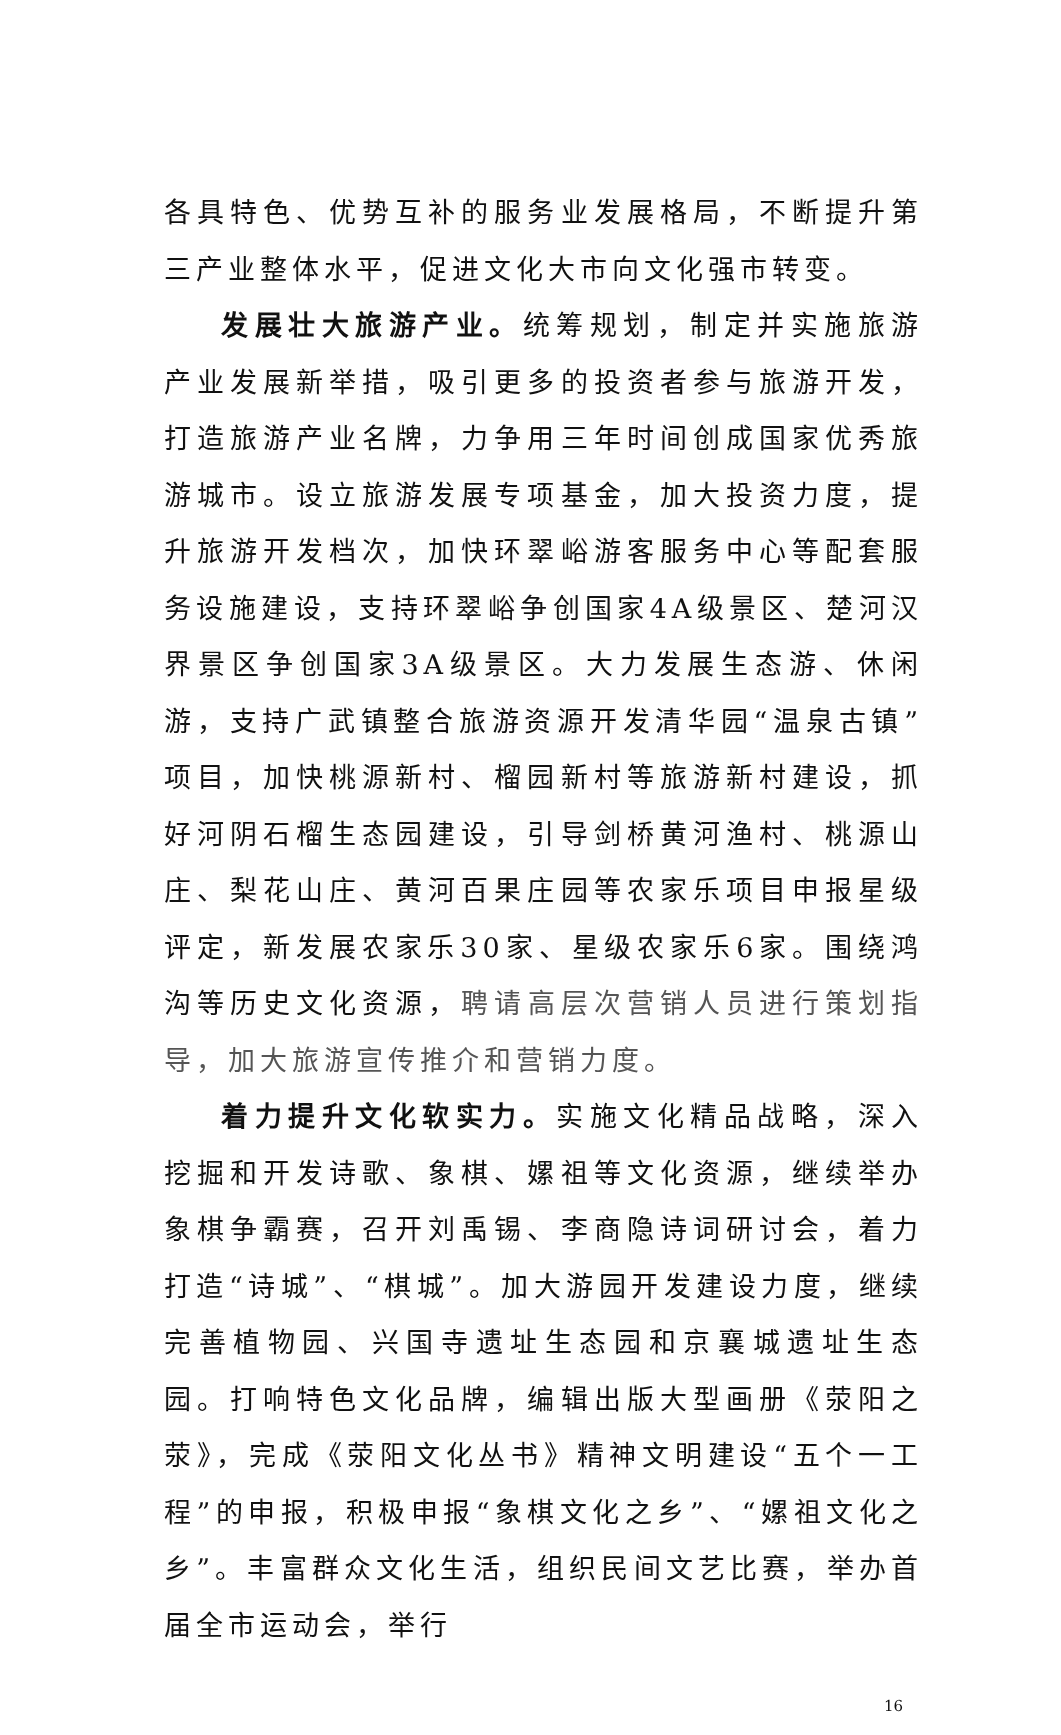各具特色、优势互补的服务业发展格局，不断提升第三产业整体水平，促进文化大市向文化强市转变。
发展壮大旅游产业。统筹规划，制定并实施旅游产业发展新举措，吸引更多的投资者参与旅游开发，打造旅游产业名牌，力争用三年时间创成国家优秀旅游城市。设立旅游发展专项基金，加大投资力度，提升旅游开发档次，加快环翠峪游客服务中心等配套服务设施建设，支持环翠峪争创国家4A级景区、楚河汉界景区争创国家3A级景区。大力发展生态游、休闲游，支持广武镇整合旅游资源开发清华园“温泉古镇”项目，加快桃源新村、榴园新村等旅游新村建设，抓好河阴石榴生态园建设，引导剑桥黄河渔村、桃源山庄、梨花山庄、黄河百果庄园等农家乐项目申报星级评定，新发展农家乐30家、星级农家乐6家。围绕鸿沟等历史文化资源，聘请高层次营销人员进行策划指导，加大旅游宣传推介和营销力度。
着力提升文化软实力。实施文化精品战略，深入挖掘和开发诗歌、象棋、嫘祖等文化资源，继续举办象棋争霸赛，召开刘禹锡、李商隐诗词研讨会，着力打造“诗城”、“棋城”。加大游园开发建设力度，继续完善植物园、兴国寺遗址生态园和京襄城遗址生态园。打响特色文化品牌，编辑出版大型画册《荥阳之荥》，完成《荥阳文化丛书》精神文明建设“五个一工程”的申报，积极申报“象棋文化之乡”、“嫘祖文化之乡”。丰富群众文化生活，组织民间文艺比赛，举办首届全市运动会，举行
16